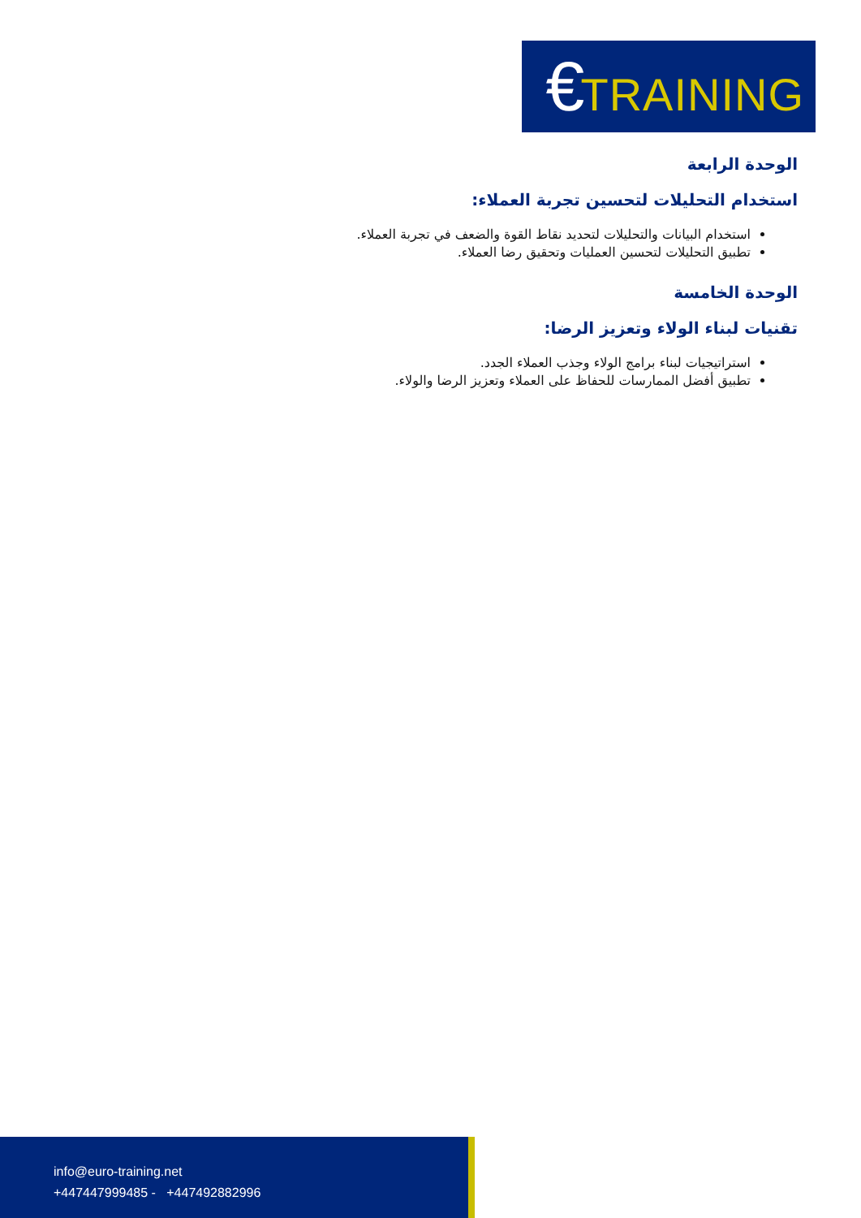€TRAINING
الوحدة الرابعة
استخدام التحليلات لتحسين تجربة العملاء:
استخدام البيانات والتحليلات لتحديد نقاط القوة والضعف في تجربة العملاء.
تطبيق التحليلات لتحسين العمليات وتحقيق رضا العملاء.
الوحدة الخامسة
تقنيات لبناء الولاء وتعزيز الرضا:
استراتيجيات لبناء برامج الولاء وجذب العملاء الجدد.
تطبيق أفضل الممارسات للحفاظ على العملاء وتعزيز الرضا والولاء.
info@euro-training.net
+447447999485 - +447492882996